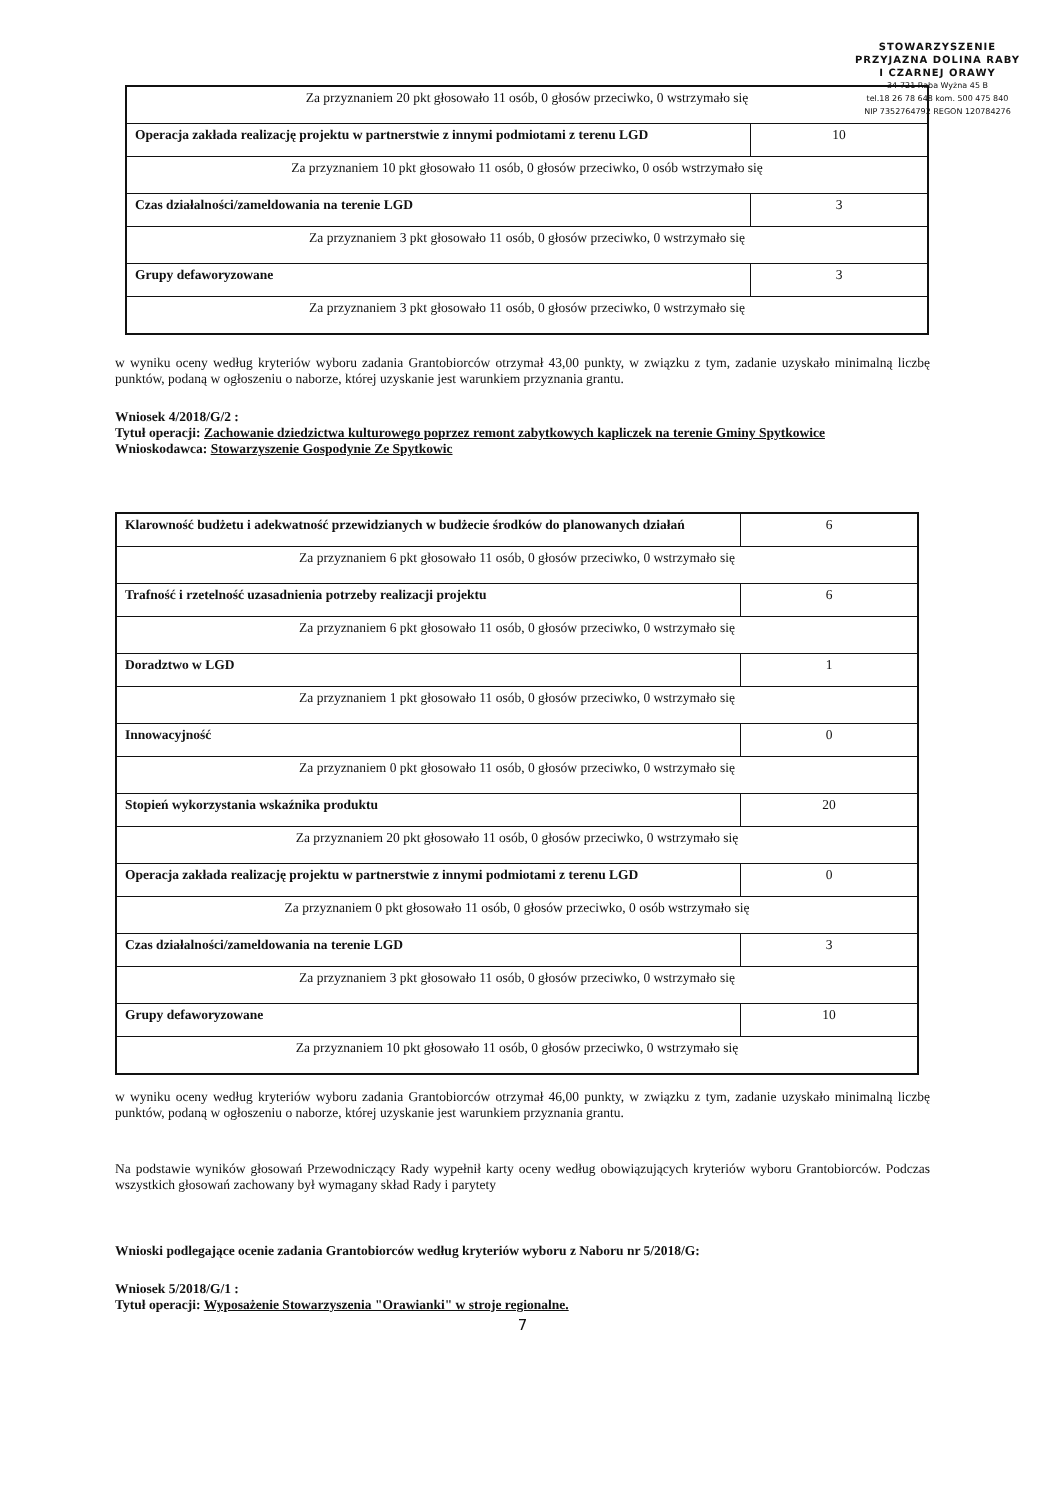STOWARZYSZENIE
PRZYJAZNA DOLINA RABY
I CZARNEJ ORAWY
34-721 Raba Wyżna 45 B
tel.18 26 78 648 kom. 500 475 840
NIP 7352764792 REGON 120784276
| Za przyznaniem 20 pkt głosowało 11 osób, 0 głosów przeciwko, 0 wstrzymało się | |
| Operacja zakłada realizację projektu w partnerstwie z innymi podmiotami z terenu LGD | 10 |
| Za przyznaniem 10 pkt głosowało 11 osób, 0 głosów przeciwko, 0 osób wstrzymało się | |
| Czas działalności/zameldowania na terenie LGD | 3 |
| Za przyznaniem 3 pkt głosowało 11 osób, 0 głosów przeciwko, 0 wstrzymało się | |
| Grupy defaworyzowane | 3 |
| Za przyznaniem 3 pkt głosowało 11 osób, 0 głosów przeciwko, 0 wstrzymało się | |
w wyniku oceny według kryteriów wyboru zadania Grantobiorców otrzymał 43,00 punkty, w związku z tym, zadanie uzyskało minimalną liczbę punktów, podaną w ogłoszeniu o naborze, której uzyskanie jest warunkiem przyznania grantu.
Wniosek 4/2018/G/2 :
Tytuł operacji: Zachowanie dziedzictwa kulturowego poprzez remont zabytkowych kapliczek na terenie Gminy Spytkowice
Wnioskodawca: Stowarzyszenie Gospodynie Ze Spytkowic
| Klarowność budżetu i adekwatność przewidzianych w budżecie środków do planowanych działań | 6 |
| Za przyznaniem 6 pkt głosowało 11 osób, 0 głosów przeciwko, 0 wstrzymało się | |
| Trafność i rzetelność uzasadnienia potrzeby realizacji projektu | 6 |
| Za przyznaniem 6 pkt głosowało 11 osób, 0 głosów przeciwko, 0 wstrzymało się | |
| Doradztwo w LGD | 1 |
| Za przyznaniem 1 pkt głosowało 11 osób, 0 głosów przeciwko, 0 wstrzymało się | |
| Innowacyjność | 0 |
| Za przyznaniem 0 pkt głosowało 11 osób, 0 głosów przeciwko, 0 wstrzymało się | |
| Stopień wykorzystania wskaźnika produktu | 20 |
| Za przyznaniem 20 pkt głosowało 11 osób, 0 głosów przeciwko, 0 wstrzymało się | |
| Operacja zakłada realizację projektu w partnerstwie z innymi podmiotami z terenu LGD | 0 |
| Za przyznaniem 0 pkt głosowało 11 osób, 0 głosów przeciwko, 0 osób wstrzymało się | |
| Czas działalności/zameldowania na terenie LGD | 3 |
| Za przyznaniem 3 pkt głosowało 11 osób, 0 głosów przeciwko, 0 wstrzymało się | |
| Grupy defaworyzowane | 10 |
| Za przyznaniem 10 pkt głosowało 11 osób, 0 głosów przeciwko, 0 wstrzymało się | |
w wyniku oceny według kryteriów wyboru zadania Grantobiorców otrzymał 46,00 punkty, w związku z tym, zadanie uzyskało minimalną liczbę punktów, podaną w ogłoszeniu o naborze, której uzyskanie jest warunkiem przyznania grantu.
Na podstawie wyników głosowań Przewodniczący Rady wypełnił karty oceny według obowiązujących kryteriów wyboru Grantobiorców. Podczas wszystkich głosowań zachowany był wymagany skład Rady i parytety
Wnioski podlegające ocenie zadania Grantobiorców według kryteriów wyboru z Naboru nr 5/2018/G:
Wniosek 5/2018/G/1 :
Tytuł operacji: Wyposażenie Stowarzyszenia "Orawianki" w stroje regionalne.
7